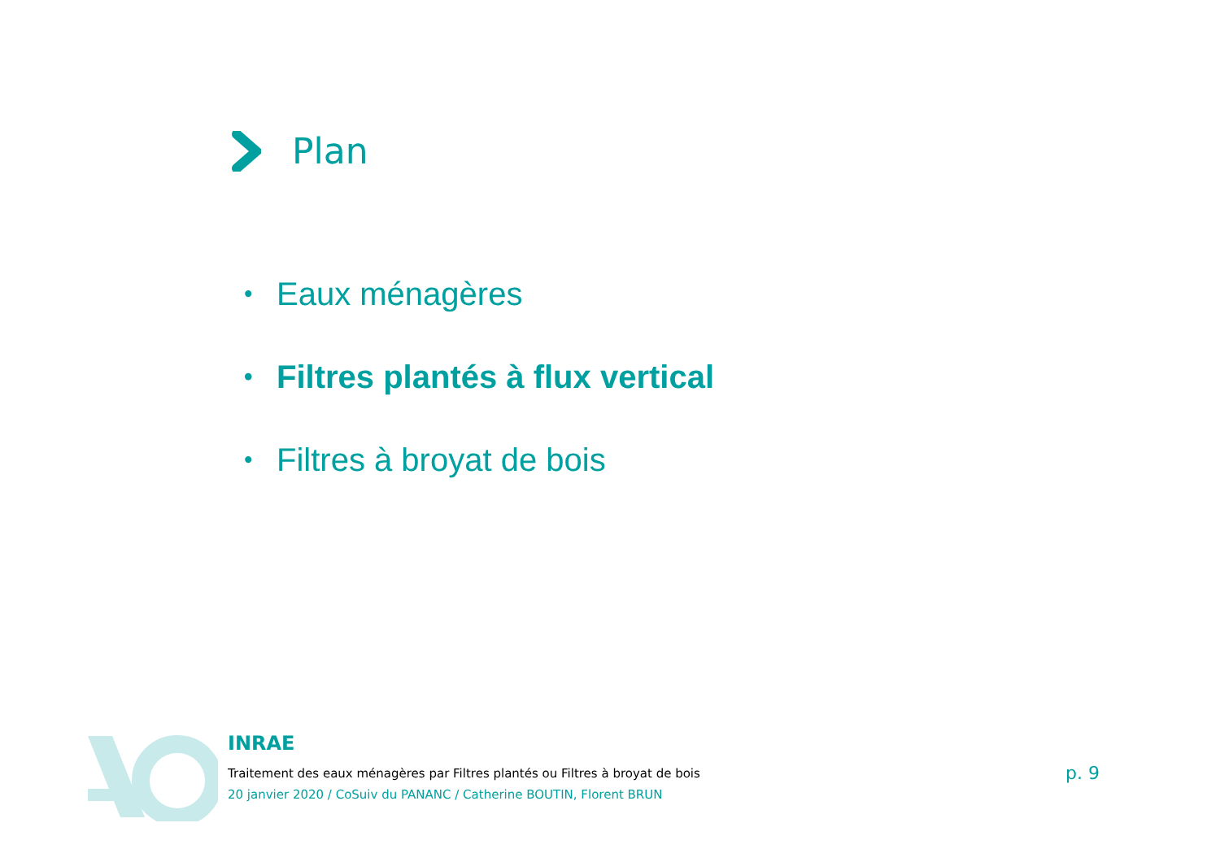Plan
• Eaux ménagères
• Filtres plantés à flux vertical
• Filtres à broyat de bois
INRAE
Traitement des eaux ménagères par Filtres plantés ou Filtres à broyat de bois
20 janvier 2020 / CoSuiv du PANANC / Catherine BOUTIN, Florent BRUN
p. 9